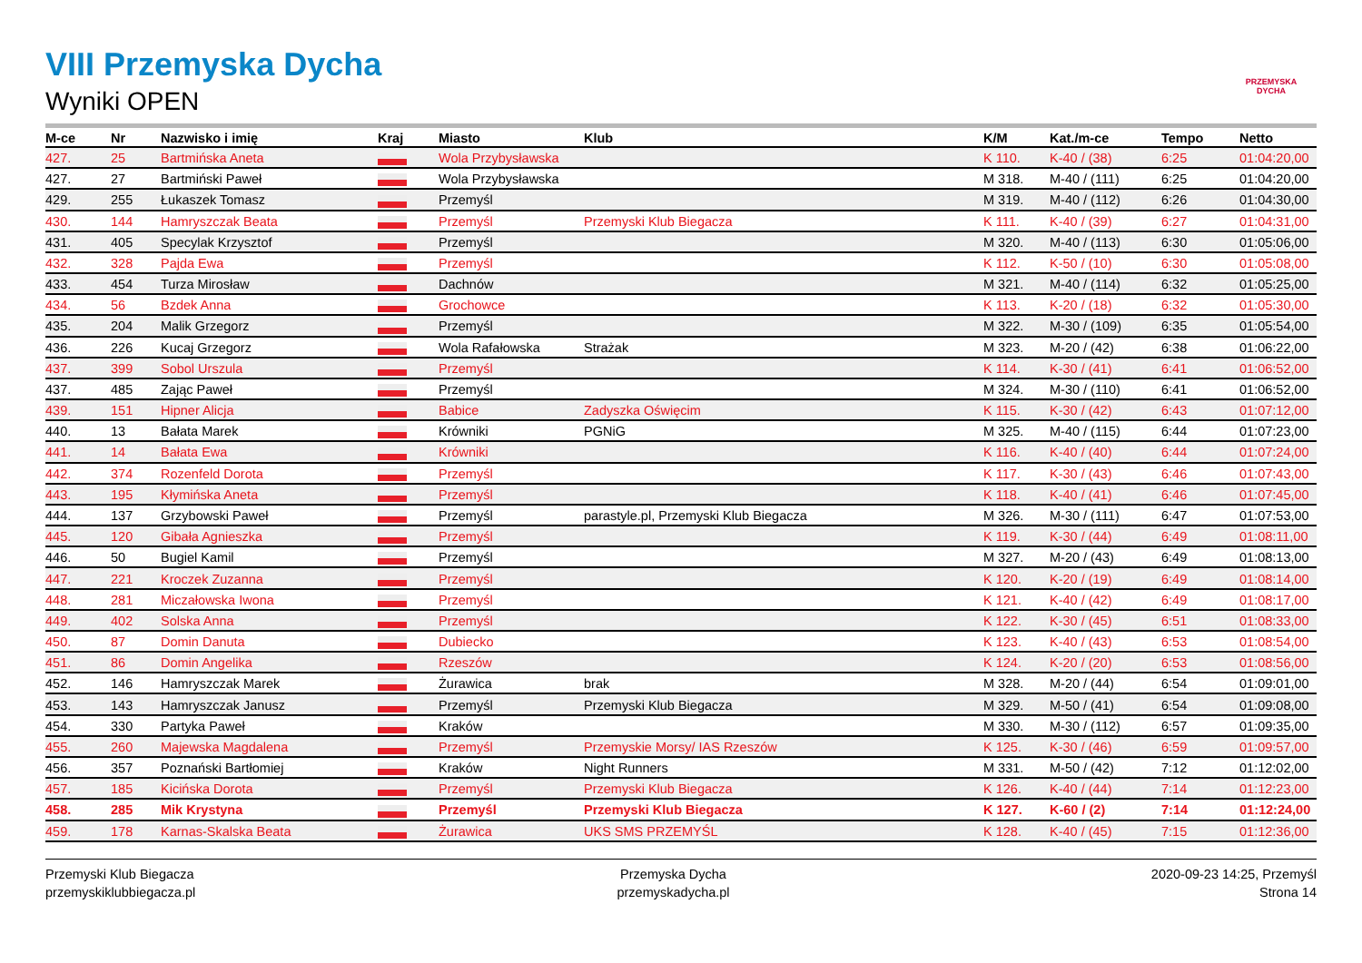PRZEMYSKA DYCHA
VIII Przemyska Dycha
Wyniki OPEN
| M-ce | Nr | Nazwisko i imię | Kraj | Miasto | Klub | K/M | Kat./m-ce | Tempo | Netto |
| --- | --- | --- | --- | --- | --- | --- | --- | --- | --- |
| 427. | 25 | Bartmińska Aneta | | Wola Przybysławska | | K 110. | K-40 / (38) | 6:25 | 01:04:20,00 |
| 427. | 27 | Bartmiński Paweł | | Wola Przybysławska | | M 318. | M-40 / (111) | 6:25 | 01:04:20,00 |
| 429. | 255 | Łukaszek Tomasz | | Przemyśl | | M 319. | M-40 / (112) | 6:26 | 01:04:30,00 |
| 430. | 144 | Hamryszczak Beata | | Przemyśl | Przemyski Klub Biegacza | K 111. | K-40 / (39) | 6:27 | 01:04:31,00 |
| 431. | 405 | Specylak Krzysztof | | Przemyśl | | M 320. | M-40 / (113) | 6:30 | 01:05:06,00 |
| 432. | 328 | Pajda Ewa | | Przemyśl | | K 112. | K-50 / (10) | 6:30 | 01:05:08,00 |
| 433. | 454 | Turza Mirosław | | Dachnów | | M 321. | M-40 / (114) | 6:32 | 01:05:25,00 |
| 434. | 56 | Bzdek Anna | | Grochowce | | K 113. | K-20 / (18) | 6:32 | 01:05:30,00 |
| 435. | 204 | Malik Grzegorz | | Przemyśl | | M 322. | M-30 / (109) | 6:35 | 01:05:54,00 |
| 436. | 226 | Kucaj Grzegorz | | Wola Rafałowska | Strażak | M 323. | M-20 / (42) | 6:38 | 01:06:22,00 |
| 437. | 399 | Sobol Urszula | | Przemyśl | | K 114. | K-30 / (41) | 6:41 | 01:06:52,00 |
| 437. | 485 | Zając Paweł | | Przemyśl | | M 324. | M-30 / (110) | 6:41 | 01:06:52,00 |
| 439. | 151 | Hipner Alicja | | Babice | Zadyszka Oświęcim | K 115. | K-30 / (42) | 6:43 | 01:07:12,00 |
| 440. | 13 | Bałata Marek | | Krówniki | PGNiG | M 325. | M-40 / (115) | 6:44 | 01:07:23,00 |
| 441. | 14 | Bałata Ewa | | Krówniki | | K 116. | K-40 / (40) | 6:44 | 01:07:24,00 |
| 442. | 374 | Rozenfeld Dorota | | Przemyśl | | K 117. | K-30 / (43) | 6:46 | 01:07:43,00 |
| 443. | 195 | Kłymińska Aneta | | Przemyśl | | K 118. | K-40 / (41) | 6:46 | 01:07:45,00 |
| 444. | 137 | Grzybowski Paweł | | Przemyśl | parastyle.pl, Przemyski Klub Biegacza | M 326. | M-30 / (111) | 6:47 | 01:07:53,00 |
| 445. | 120 | Gibała Agnieszka | | Przemyśl | | K 119. | K-30 / (44) | 6:49 | 01:08:11,00 |
| 446. | 50 | Bugiel Kamil | | Przemyśl | | M 327. | M-20 / (43) | 6:49 | 01:08:13,00 |
| 447. | 221 | Kroczek Zuzanna | | Przemyśl | | K 120. | K-20 / (19) | 6:49 | 01:08:14,00 |
| 448. | 281 | Miczałowska Iwona | | Przemyśl | | K 121. | K-40 / (42) | 6:49 | 01:08:17,00 |
| 449. | 402 | Solska Anna | | Przemyśl | | K 122. | K-30 / (45) | 6:51 | 01:08:33,00 |
| 450. | 87 | Domin Danuta | | Dubiecko | | K 123. | K-40 / (43) | 6:53 | 01:08:54,00 |
| 451. | 86 | Domin Angelika | | Rzeszów | | K 124. | K-20 / (20) | 6:53 | 01:08:56,00 |
| 452. | 146 | Hamryszczak Marek | | Żurawica | brak | M 328. | M-20 / (44) | 6:54 | 01:09:01,00 |
| 453. | 143 | Hamryszczak Janusz | | Przemyśl | Przemyski Klub Biegacza | M 329. | M-50 / (41) | 6:54 | 01:09:08,00 |
| 454. | 330 | Partyka Paweł | | Kraków | | M 330. | M-30 / (112) | 6:57 | 01:09:35,00 |
| 455. | 260 | Majewska Magdalena | | Przemyśl | Przemyskie Morsy/ IAS Rzeszów | K 125. | K-30 / (46) | 6:59 | 01:09:57,00 |
| 456. | 357 | Poznański Bartłomiej | | Kraków | Night Runners | M 331. | M-50 / (42) | 7:12 | 01:12:02,00 |
| 457. | 185 | Kicińska Dorota | | Przemyśl | Przemyski Klub Biegacza | K 126. | K-40 / (44) | 7:14 | 01:12:23,00 |
| 458. | 285 | Mik Krystyna | | Przemyśl | Przemyski Klub Biegacza | K 127. | K-60 / (2) | 7:14 | 01:12:24,00 |
| 459. | 178 | Karnas-Skalska Beata | | Żurawica | UKS SMS PRZEMYŚL | K 128. | K-40 / (45) | 7:15 | 01:12:36,00 |
Przemyski Klub Biegacza
przemyskiklubbiegacza.pl
Przemyska Dycha
przemyskadycha.pl
2020-09-23 14:25, Przemyśl
Strona 14